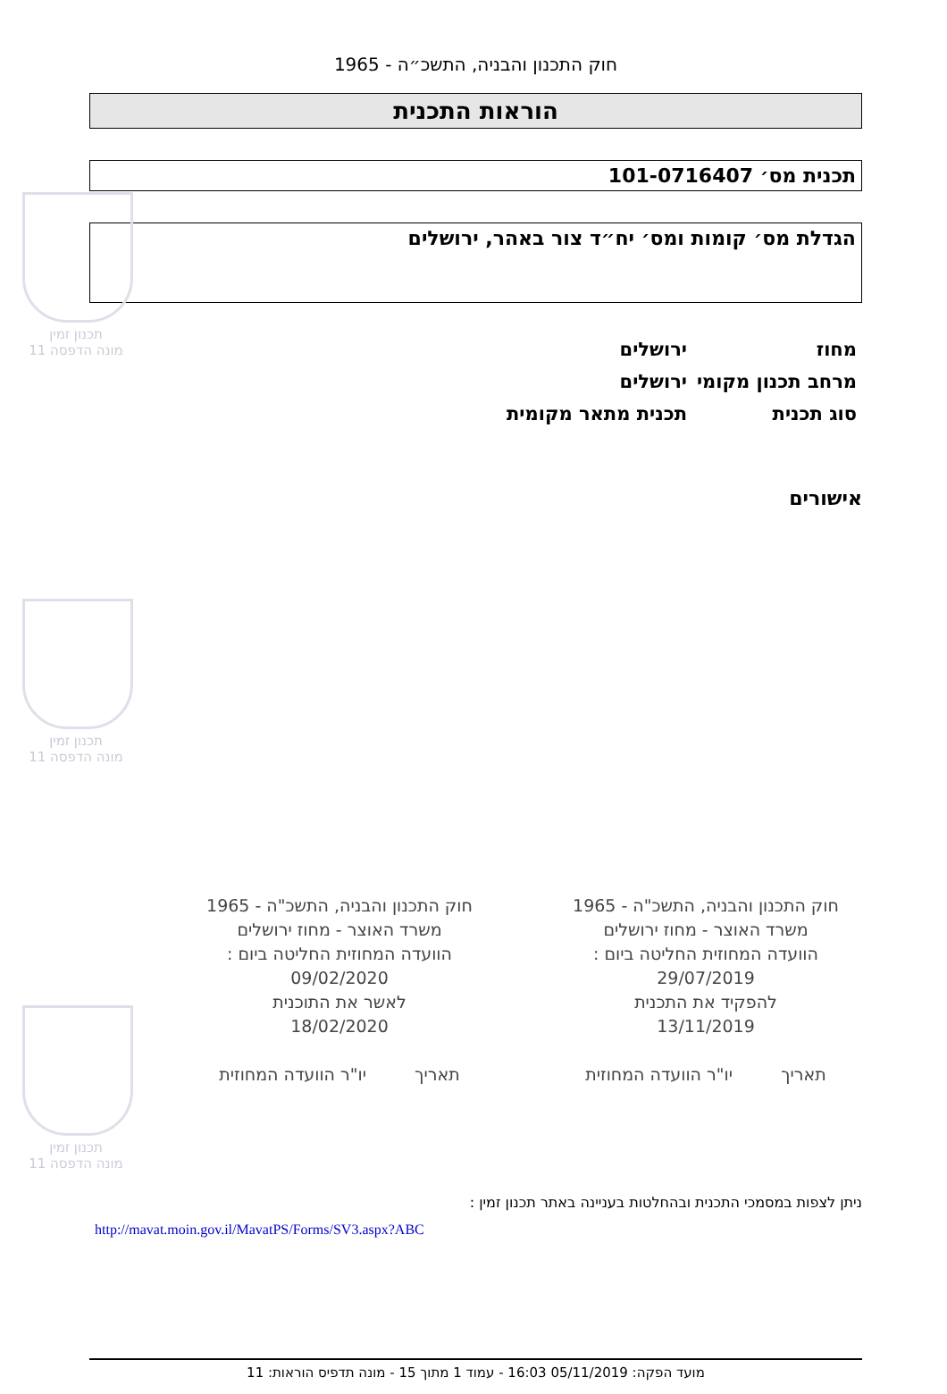תכנון זמין
מונה הדפסה 11
תכנון זמין
מונה הדפסה 11
תכנון זמין
מונה הדפסה 11
חוק התכנון והבניה, התשכ״ה - 1965
הוראות התכנית
תכנית מס׳ 101-0716407
הגדלת מס׳ קומות ומס׳ יח״ד צור באהר, ירושלים
מחוז
ירושלים
מרחב תכנון מקומי
ירושלים
סוג תכנית
תכנית מתאר מקומית
אישורים
חוק התכנון והבניה, התשכ"ה - 1965
משרד האוצר - מחוז ירושלים
הוועדה המחוזית החליטה ביום :
29/07/2019
להפקיד את התכנית
13/11/2019
תאריך יו"ר הוועדה המחוזית
חוק התכנון והבניה, התשכ"ה - 1965
משרד האוצר - מחוז ירושלים
הוועדה המחוזית החליטה ביום :
09/02/2020
לאשר את התוכנית
18/02/2020
תאריך יו"ר הוועדה המחוזית
ניתן לצפות במסמכי התכנית ובהחלטות בעניינה באתר תכנון זמין :
http://mavat.moin.gov.il/MavatPS/Forms/SV3.aspx?ABC
מועד הפקה: 05/11/2019 16:03 - עמוד 1 מתוך 15 - מונה תדפיס הוראות: 11